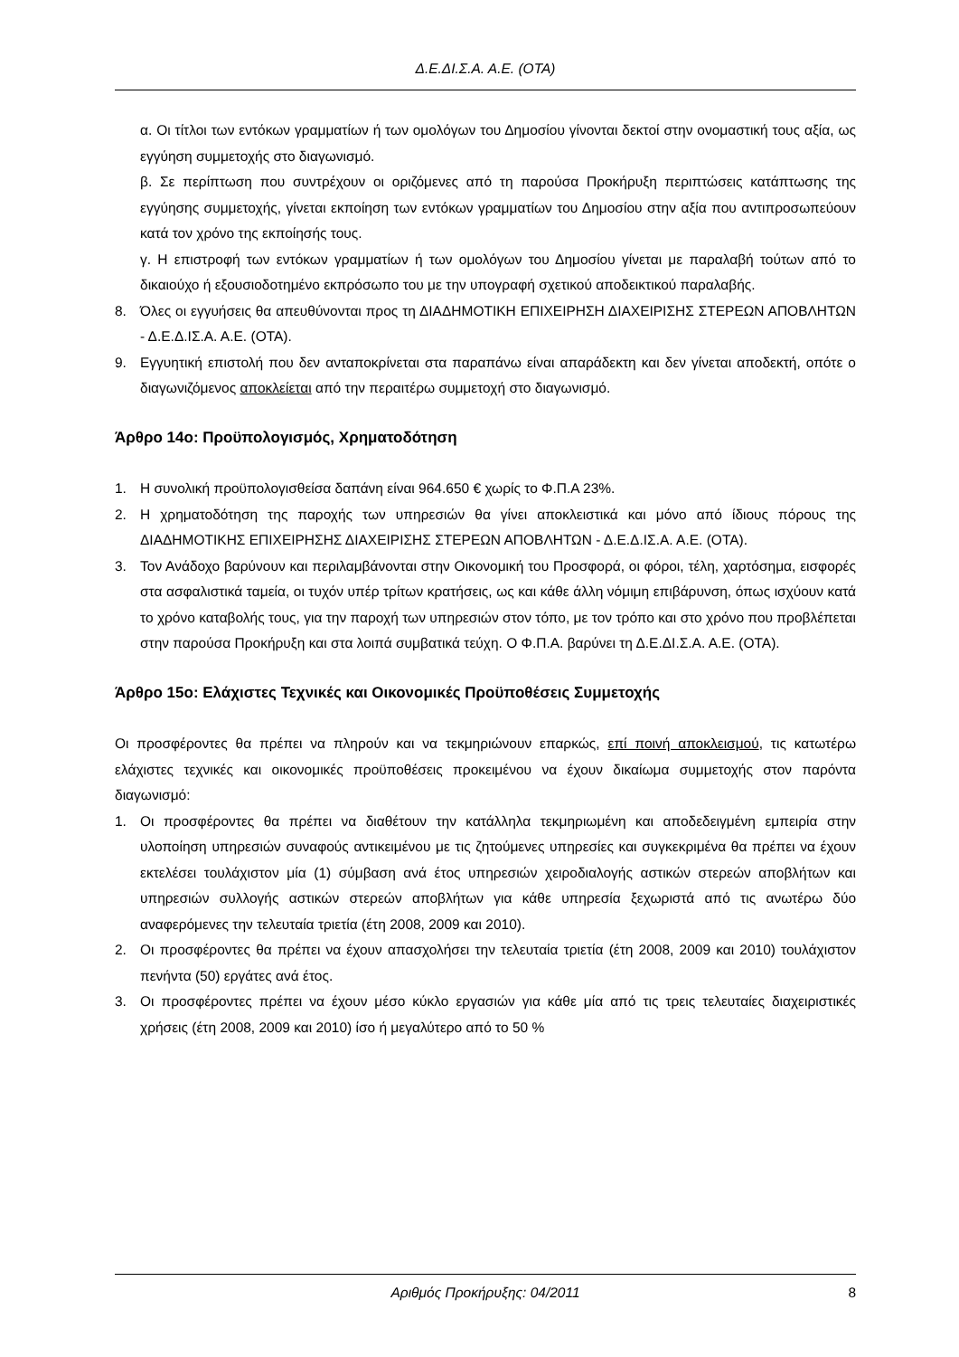Δ.Ε.ΔΙ.Σ.Α. Α.Ε. (ΟΤΑ)
α. Οι τίτλοι των εντόκων γραμματίων ή των ομολόγων του Δημοσίου γίνονται δεκτοί στην ονομαστική τους αξία, ως εγγύηση συμμετοχής στο διαγωνισμό.
β. Σε περίπτωση που συντρέχουν οι οριζόμενες από τη παρούσα Προκήρυξη περιπτώσεις κατάπτωσης της εγγύησης συμμετοχής, γίνεται εκποίηση των εντόκων γραμματίων του Δημοσίου στην αξία που αντιπροσωπεύουν κατά τον χρόνο της εκποίησής τους.
γ. Η επιστροφή των εντόκων γραμματίων ή των ομολόγων του Δημοσίου γίνεται με παραλαβή τούτων από το δικαιούχο ή εξουσιοδοτημένο εκπρόσωπο του με την υπογραφή σχετικού αποδεικτικού παραλαβής.
8. Όλες οι εγγυήσεις θα απευθύνονται προς τη ΔΙΑΔΗΜΟΤΙΚΗ ΕΠΙΧΕΙΡΗΣΗ ΔΙΑΧΕΙΡΙΣΗΣ ΣΤΕΡΕΩΝ ΑΠΟΒΛΗΤΩΝ - Δ.Ε.Δ.ΙΣ.Α. Α.Ε. (ΟΤΑ).
9. Εγγυητική επιστολή που δεν ανταποκρίνεται στα παραπάνω είναι απαράδεκτη και δεν γίνεται αποδεκτή, οπότε ο διαγωνιζόμενος αποκλείεται από την περαιτέρω συμμετοχή στο διαγωνισμό.
Άρθρο 14ο: Προϋπολογισμός, Χρηματοδότηση
1. Η συνολική προϋπολογισθείσα δαπάνη είναι 964.650 € χωρίς το Φ.Π.Α 23%.
2. Η χρηματοδότηση της παροχής των υπηρεσιών θα γίνει αποκλειστικά και μόνο από ίδιους πόρους της ΔΙΑΔΗΜΟΤΙΚΗΣ ΕΠΙΧΕΙΡΗΣΗΣ ΔΙΑΧΕΙΡΙΣΗΣ ΣΤΕΡΕΩΝ ΑΠΟΒΛΗΤΩΝ - Δ.Ε.Δ.ΙΣ.Α. Α.Ε. (ΟΤΑ).
3. Τον Ανάδοχο βαρύνουν και περιλαμβάνονται στην Οικονομική του Προσφορά, οι φόροι, τέλη, χαρτόσημα, εισφορές στα ασφαλιστικά ταμεία, οι τυχόν υπέρ τρίτων κρατήσεις, ως και κάθε άλλη νόμιμη επιβάρυνση, όπως ισχύουν κατά το χρόνο καταβολής τους, για την παροχή των υπηρεσιών στον τόπο, με τον τρόπο και στο χρόνο που προβλέπεται στην παρούσα Προκήρυξη και στα λοιπά συμβατικά τεύχη. Ο Φ.Π.Α. βαρύνει τη Δ.Ε.ΔΙ.Σ.Α. Α.Ε. (ΟΤΑ).
Άρθρο 15ο: Ελάχιστες Τεχνικές και Οικονομικές Προϋποθέσεις Συμμετοχής
Οι προσφέροντες θα πρέπει να πληρούν και να τεκμηριώνουν επαρκώς, επί ποινή αποκλεισμού, τις κατωτέρω ελάχιστες τεχνικές και οικονομικές προϋποθέσεις προκειμένου να έχουν δικαίωμα συμμετοχής στον παρόντα διαγωνισμό:
1. Οι προσφέροντες θα πρέπει να διαθέτουν την κατάλληλα τεκμηριωμένη και αποδεδειγμένη εμπειρία στην υλοποίηση υπηρεσιών συναφούς αντικειμένου με τις ζητούμενες υπηρεσίες και συγκεκριμένα θα πρέπει να έχουν εκτελέσει τουλάχιστον μία (1) σύμβαση ανά έτος υπηρεσιών χειροδιαλογής αστικών στερεών αποβλήτων και υπηρεσιών συλλογής αστικών στερεών αποβλήτων για κάθε υπηρεσία ξεχωριστά από τις ανωτέρω δύο αναφερόμενες την τελευταία τριετία (έτη 2008, 2009 και 2010).
2. Οι προσφέροντες θα πρέπει να έχουν απασχολήσει την τελευταία τριετία (έτη 2008, 2009 και 2010) τουλάχιστον πενήντα (50) εργάτες ανά έτος.
3. Οι προσφέροντες πρέπει να έχουν μέσο κύκλο εργασιών για κάθε μία από τις τρεις τελευταίες διαχειριστικές χρήσεις (έτη 2008, 2009 και 2010) ίσο ή μεγαλύτερο από το 50 %
Αριθμός Προκήρυξης: 04/2011 8